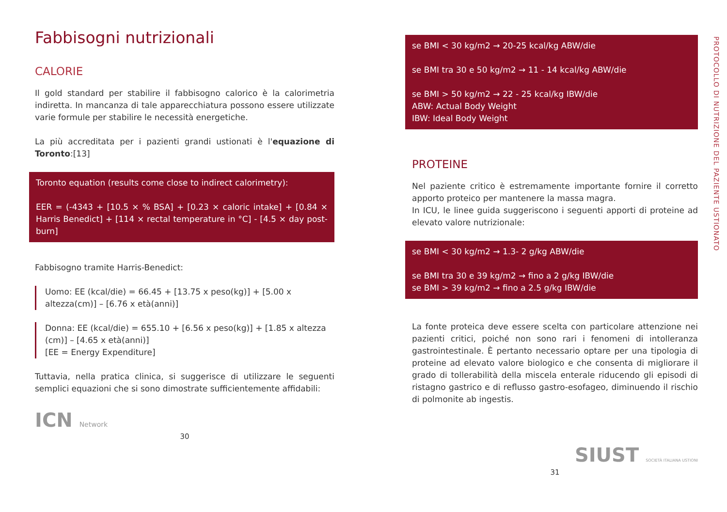Fabbisogni nutrizionali
CALORIE
Il gold standard per stabilire il fabbisogno calorico è la calorimetria indiretta. In mancanza di tale apparecchiatura possono essere utilizzate varie formule per stabilire le necessità energetiche.
La più accreditata per i pazienti grandi ustionati è l'equazione di Toronto:[13]
Toronto equation (results come close to indirect calorimetry):
EER = (-4343 + [10.5 × % BSA] + [0.23 × caloric intake] + [0.84 × Harris Benedict] + [114 × rectal temperature in °C] - [4.5 × day post-burn]
Fabbisogno tramite Harris-Benedict:
Uomo: EE (kcal/die) = 66.45 + [13.75 x peso(kg)] + [5.00 x altezza(cm)] – [6.76 x età(anni)]
Donna: EE (kcal/die) = 655.10 + [6.56 x peso(kg)] + [1.85 x altezza (cm)] – [4.65 x età(anni)]
[EE = Energy Expenditure]
Tuttavia, nella pratica clinica, si suggerisce di utilizzare le seguenti semplici equazioni che si sono dimostrate sufficientemente affidabili:
ICN Network
30
se BMI < 30 kg/m2 → 20-25 kcal/kg ABW/die
se BMI tra 30 e 50 kg/m2 → 11 - 14 kcal/kg ABW/die
se BMI > 50 kg/m2 → 22 - 25 kcal/kg IBW/die
ABW: Actual Body Weight
IBW: Ideal Body Weight
PROTEINE
Nel paziente critico è estremamente importante fornire il corretto apporto proteico per mantenere la massa magra.
In ICU, le linee guida suggeriscono i seguenti apporti di proteine ad elevato valore nutrizionale:
se BMI < 30 kg/m2 → 1.3- 2 g/kg ABW/die
se BMI tra 30 e 39 kg/m2 → fino a 2 g/kg IBW/die
se BMI > 39 kg/m2 → fino a 2.5 g/kg IBW/die
La fonte proteica deve essere scelta con particolare attenzione nei pazienti critici, poiché non sono rari i fenomeni di intolleranza gastrointestinale. È pertanto necessario optare per una tipologia di proteine ad elevato valore biologico e che consenta di migliorare il grado di tollerabilità della miscela enterale riducendo gli episodi di ristagno gastrico e di reflusso gastro-esofageo, diminuendo il rischio di polmonite ab ingestis.
SIUST SOCIETÀ ITALIANA USTIONI
31
PROTOCOLLO DI NUTRIZIONE DEL PAZIENTE USTIONATO